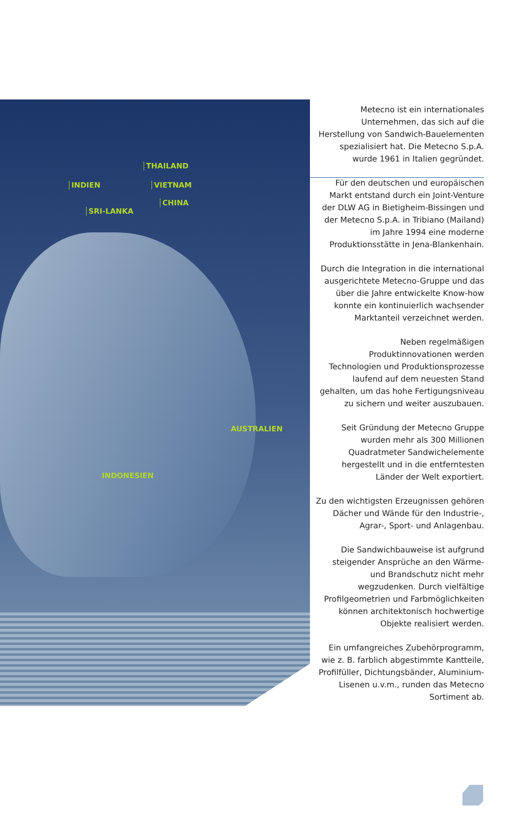THAILAND
INDIEN VIETNAM
CHINA
SRI-LANKA
AUSTRALIEN
INDONESIEN
Metecno ist ein internationales Unternehmen, das sich auf die Herstellung von Sandwich-Bauelementen spezialisiert hat. Die Metecno S.p.A. wurde 1961 in Italien gegründet.
Für den deutschen und europäischen Markt entstand durch ein Joint-Venture der DLW AG in Bietigheim-Bissingen und der Metecno S.p.A. in Tribiano (Mailand) im Jahre 1994 eine moderne Produktionsstätte in Jena-Blankenhain.
Durch die Integration in die international ausgerichtete Metecno-Gruppe und das über die Jahre entwickelte Know-how konnte ein kontinuierlich wachsender Marktanteil verzeichnet werden.
Neben regelmäßigen Produktinnovationen werden Technologien und Produktionsprozesse laufend auf dem neuesten Stand gehalten, um das hohe Fertigungsniveau zu sichern und weiter auszubauen.
Seit Gründung der Metecno Gruppe wurden mehr als 300 Millionen Quadratmeter Sandwichelemente hergestellt und in die entferntesten Länder der Welt exportiert.
Zu den wichtigsten Erzeugnissen gehören Dächer und Wände für den Industrie-, Agrar-, Sport- und Anlagenbau.
Die Sandwichbauweise ist aufgrund steigender Ansprüche an den Wärme- und Brandschutz nicht mehr wegzudenken. Durch vielfältige Profilgeometrien und Farbmöglichkeiten können architektonisch hochwertige Objekte realisiert werden.
Ein umfangreiches Zubehörprogramm, wie z. B. farblich abgestimmte Kantteile, Profilfüller, Dichtungsbänder, Aluminium-Lisenen u.v.m., runden das Metecno Sortiment ab.